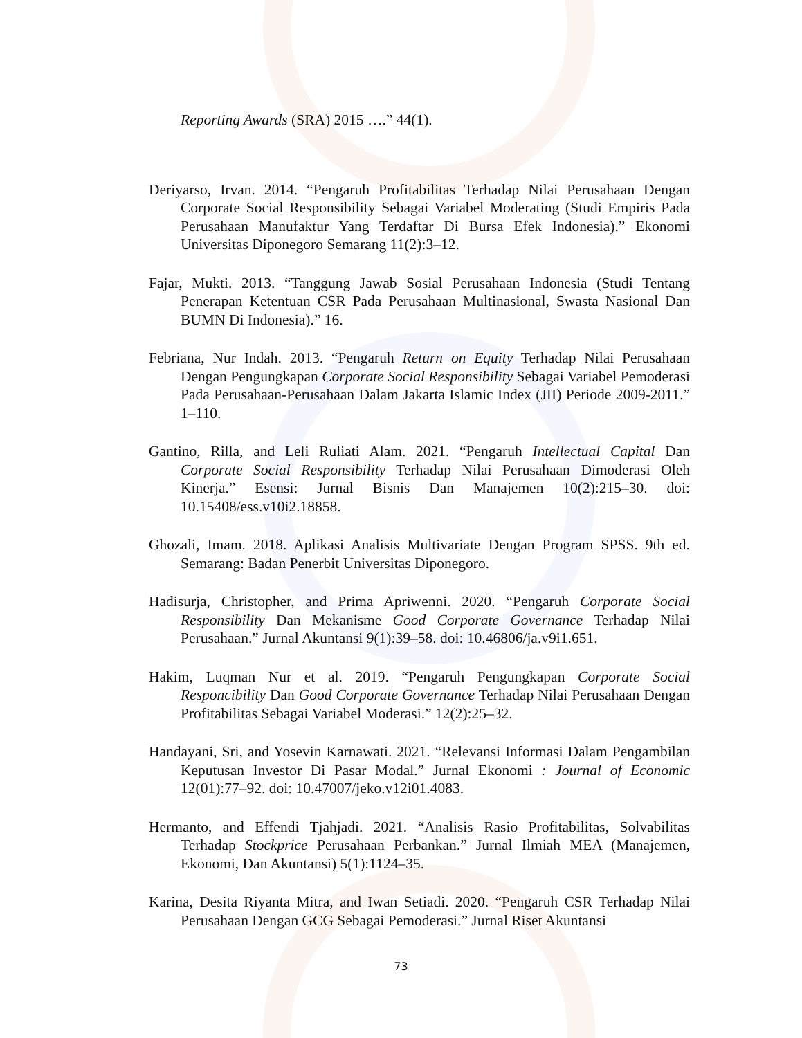Reporting Awards (SRA) 2015 ….” 44(1).
Deriyarso, Irvan. 2014. “Pengaruh Profitabilitas Terhadap Nilai Perusahaan Dengan Corporate Social Responsibility Sebagai Variabel Moderating (Studi Empiris Pada Perusahaan Manufaktur Yang Terdaftar Di Bursa Efek Indonesia).” Ekonomi Universitas Diponegoro Semarang 11(2):3–12.
Fajar, Mukti. 2013. “Tanggung Jawab Sosial Perusahaan Indonesia (Studi Tentang Penerapan Ketentuan CSR Pada Perusahaan Multinasional, Swasta Nasional Dan BUMN Di Indonesia).” 16.
Febriana, Nur Indah. 2013. “Pengaruh Return on Equity Terhadap Nilai Perusahaan Dengan Pengungkapan Corporate Social Responsibility Sebagai Variabel Pemoderasi Pada Perusahaan-Perusahaan Dalam Jakarta Islamic Index (JII) Periode 2009-2011.” 1–110.
Gantino, Rilla, and Leli Ruliati Alam. 2021. “Pengaruh Intellectual Capital Dan Corporate Social Responsibility Terhadap Nilai Perusahaan Dimoderasi Oleh Kinerja.” Esensi: Jurnal Bisnis Dan Manajemen 10(2):215–30. doi: 10.15408/ess.v10i2.18858.
Ghozali, Imam. 2018. Aplikasi Analisis Multivariate Dengan Program SPSS. 9th ed. Semarang: Badan Penerbit Universitas Diponegoro.
Hadisurja, Christopher, and Prima Apriwenni. 2020. “Pengaruh Corporate Social Responsibility Dan Mekanisme Good Corporate Governance Terhadap Nilai Perusahaan.” Jurnal Akuntansi 9(1):39–58. doi: 10.46806/ja.v9i1.651.
Hakim, Luqman Nur et al. 2019. “Pengaruh Pengungkapan Corporate Social Responcibility Dan Good Corporate Governance Terhadap Nilai Perusahaan Dengan Profitabilitas Sebagai Variabel Moderasi.” 12(2):25–32.
Handayani, Sri, and Yosevin Karnawati. 2021. “Relevansi Informasi Dalam Pengambilan Keputusan Investor Di Pasar Modal.” Jurnal Ekonomi : Journal of Economic 12(01):77–92. doi: 10.47007/jeko.v12i01.4083.
Hermanto, and Effendi Tjahjadi. 2021. “Analisis Rasio Profitabilitas, Solvabilitas Terhadap Stockprice Perusahaan Perbankan.” Jurnal Ilmiah MEA (Manajemen, Ekonomi, Dan Akuntansi) 5(1):1124–35.
Karina, Desita Riyanta Mitra, and Iwan Setiadi. 2020. “Pengaruh CSR Terhadap Nilai Perusahaan Dengan GCG Sebagai Pemoderasi.” Jurnal Riset Akuntansi
73